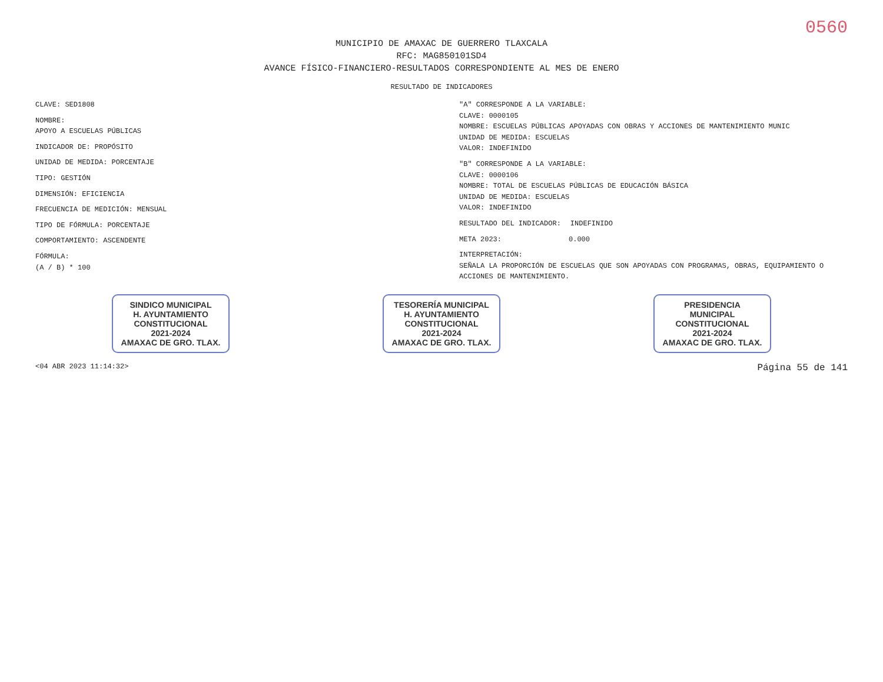0560
MUNICIPIO DE AMAXAC DE GUERRERO TLAXCALA
RFC: MAG850101SD4
AVANCE FÍSICO-FINANCIERO-RESULTADOS CORRESPONDIENTE AL MES DE ENERO
RESULTADO DE INDICADORES
CLAVE: SED1808
NOMBRE:
APOYO A ESCUELAS PÚBLICAS
INDICADOR DE: PROPÓSITO
UNIDAD DE MEDIDA: PORCENTAJE
TIPO: GESTIÓN
DIMENSIÓN: EFICIENCIA
FRECUENCIA DE MEDICIÓN: MENSUAL
TIPO DE FÓRMULA: PORCENTAJE
COMPORTAMIENTO: ASCENDENTE
FÓRMULA:
(A / B) * 100
"A" CORRESPONDE A LA VARIABLE:
CLAVE: 0000105
NOMBRE: ESCUELAS PÚBLICAS APOYADAS CON OBRAS Y ACCIONES DE MANTENIMIENTO MUNIC
UNIDAD DE MEDIDA: ESCUELAS
VALOR: INDEFINIDO
"B" CORRESPONDE A LA VARIABLE:
CLAVE: 0000106
NOMBRE: TOTAL DE ESCUELAS PÚBLICAS DE EDUCACIÓN BÁSICA
UNIDAD DE MEDIDA: ESCUELAS
VALOR: INDEFINIDO
RESULTADO DEL INDICADOR: INDEFINIDO
META 2023: 0.000
INTERPRETACIÓN:
SEÑALA LA PROPORCIÓN DE ESCUELAS QUE SON APOYADAS CON PROGRAMAS, OBRAS, EQUIPAMIENTO O ACCIONES DE MANTENIMIENTO.
SINDICO MUNICIPAL
H. AYUNTAMIENTO
CONSTITUCIONAL
2021-2024
AMAXAC DE GRO. TLAX.
TESORERÍA MUNICIPAL
H. AYUNTAMIENTO
CONSTITUCIONAL
2021-2024
AMAXAC DE GRO. TLAX.
PRESIDENCIA
MUNICIPAL
CONSTITUCIONAL
2021-2024
AMAXAC DE GRO. TLAX.
<04 ABR 2023 11:14:32> Página 55 de 141